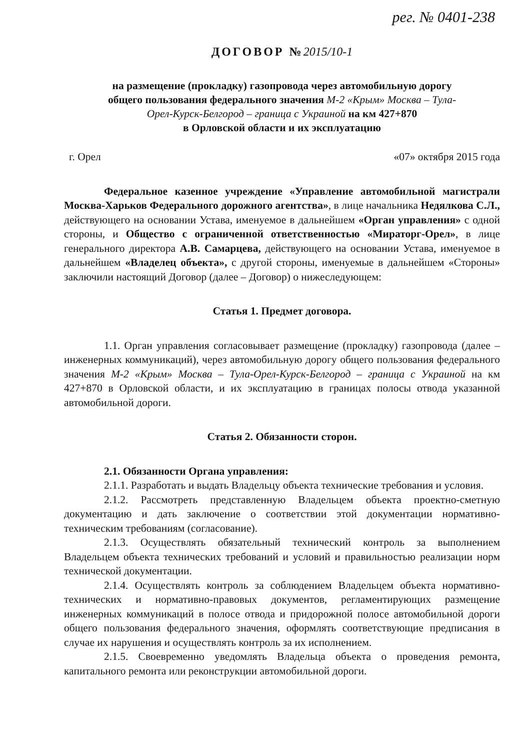рег. № 0401-238
ДОГОВОР №2015/10-1
на размещение (прокладку) газопровода через автомобильную дорогу
общего пользования федерального значения М-2 «Крым» Москва – Тула-
Орел-Курск-Белгород – граница с Украиной на км 427+870
в Орловской области и их эксплуатацию
г. Орел «07» октября 2015 года
Федеральное казенное учреждение «Управление автомобильной магистрали Москва-Харьков Федерального дорожного агентства», в лице начальника Недялкова С.Л., действующего на основании Устава, именуемое в дальнейшем «Орган управления» с одной стороны, и Общество с ограниченной ответственностью «Мираторг-Орел», в лице генерального директора А.В. Самарцева, действующего на основании Устава, именуемое в дальнейшем «Владелец объекта», с другой стороны, именуемые в дальнейшем «Стороны» заключили настоящий Договор (далее – Договор) о нижеследующем:
Статья 1. Предмет договора.
1.1. Орган управления согласовывает размещение (прокладку) газопровода (далее – инженерных коммуникаций), через автомобильную дорогу общего пользования федерального значения М-2 «Крым» Москва – Тула-Орел-Курск-Белгород – граница с Украиной на км 427+870 в Орловской области, и их эксплуатацию в границах полосы отвода указанной автомобильной дороги.
Статья 2. Обязанности сторон.
2.1. Обязанности Органа управления:
2.1.1. Разработать и выдать Владельцу объекта технические требования и условия.
2.1.2. Рассмотреть представленную Владельцем объекта проектно-сметную документацию и дать заключение о соответствии этой документации нормативно-техническим требованиям (согласование).
2.1.3. Осуществлять обязательный технический контроль за выполнением Владельцем объекта технических требований и условий и правильностью реализации норм технической документации.
2.1.4. Осуществлять контроль за соблюдением Владельцем объекта нормативно-технических и нормативно-правовых документов, регламентирующих размещение инженерных коммуникаций в полосе отвода и придорожной полосе автомобильной дороги общего пользования федерального значения, оформлять соответствующие предписания в случае их нарушения и осуществлять контроль за их исполнением.
2.1.5. Своевременно уведомлять Владельца объекта о проведения ремонта, капитального ремонта или реконструкции автомобильной дороги.